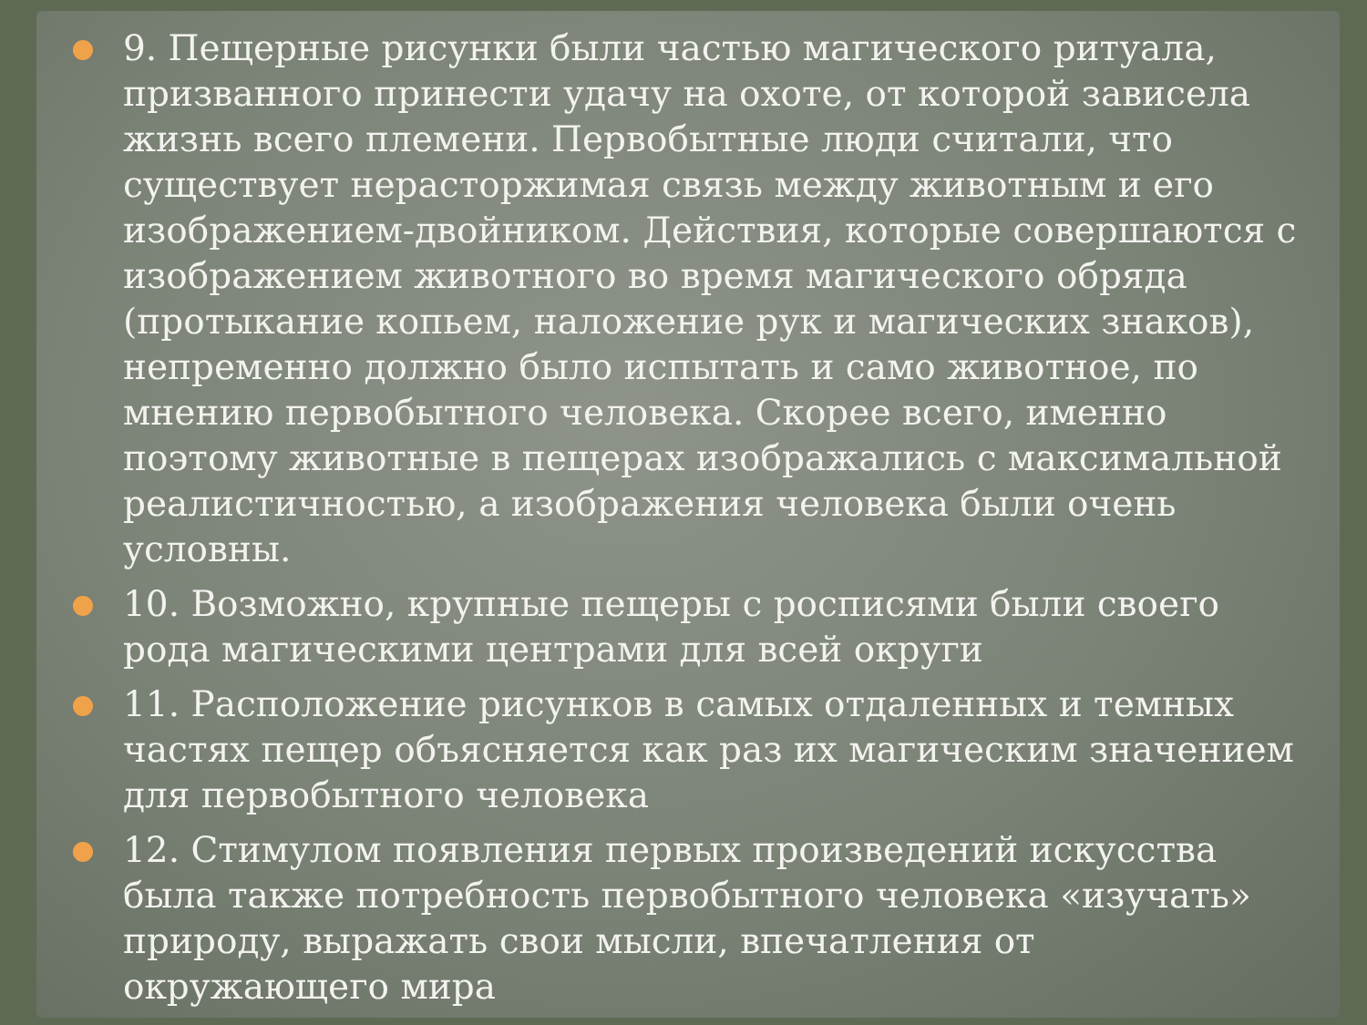9. Пещерные рисунки были частью магического ритуала, призванного принести удачу на охоте, от которой зависела жизнь всего племени. Первобытные люди считали, что существует нерасторжимая связь между животным и его изображением-двойником. Действия, которые совершаются с изображением животного во время магического обряда (протыкание копьем, наложение рук и магических знаков), непременно должно было испытать и само животное, по мнению первобытного человека. Скорее всего, именно поэтому животные в пещерах изображались с максимальной реалистичностью, а изображения человека были очень условны.
10. Возможно, крупные пещеры с росписями были своего рода магическими центрами для всей округи
11. Расположение рисунков в самых отдаленных и темных частях пещер объясняется как раз их магическим значением для первобытного человека
12. Стимулом появления первых произведений искусства была также потребность первобытного человека «изучать» природу, выражать свои мысли, впечатления от окружающего мира